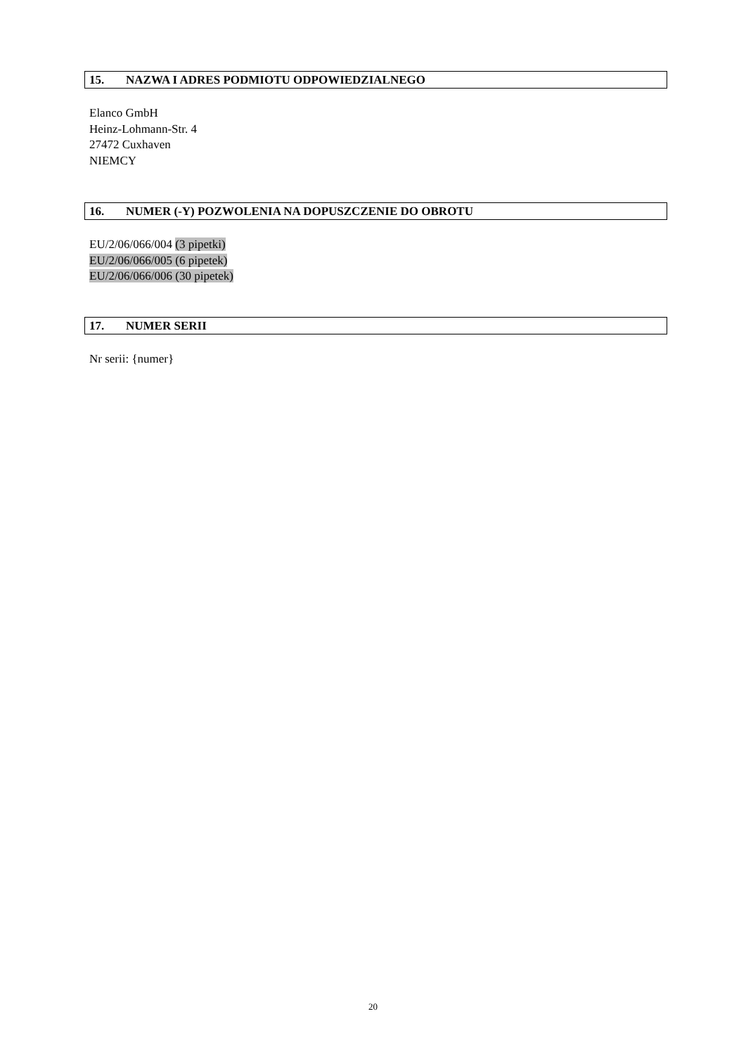15. NAZWA I ADRES PODMIOTU ODPOWIEDZIALNEGO
Elanco GmbH
Heinz-Lohmann-Str. 4
27472 Cuxhaven
NIEMCY
16. NUMER (-Y) POZWOLENIA NA DOPUSZCZENIE DO OBROTU
EU/2/06/066/004 (3 pipetki)
EU/2/06/066/005 (6 pipetek)
EU/2/06/066/006 (30 pipetek)
17. NUMER SERII
Nr serii: {numer}
20